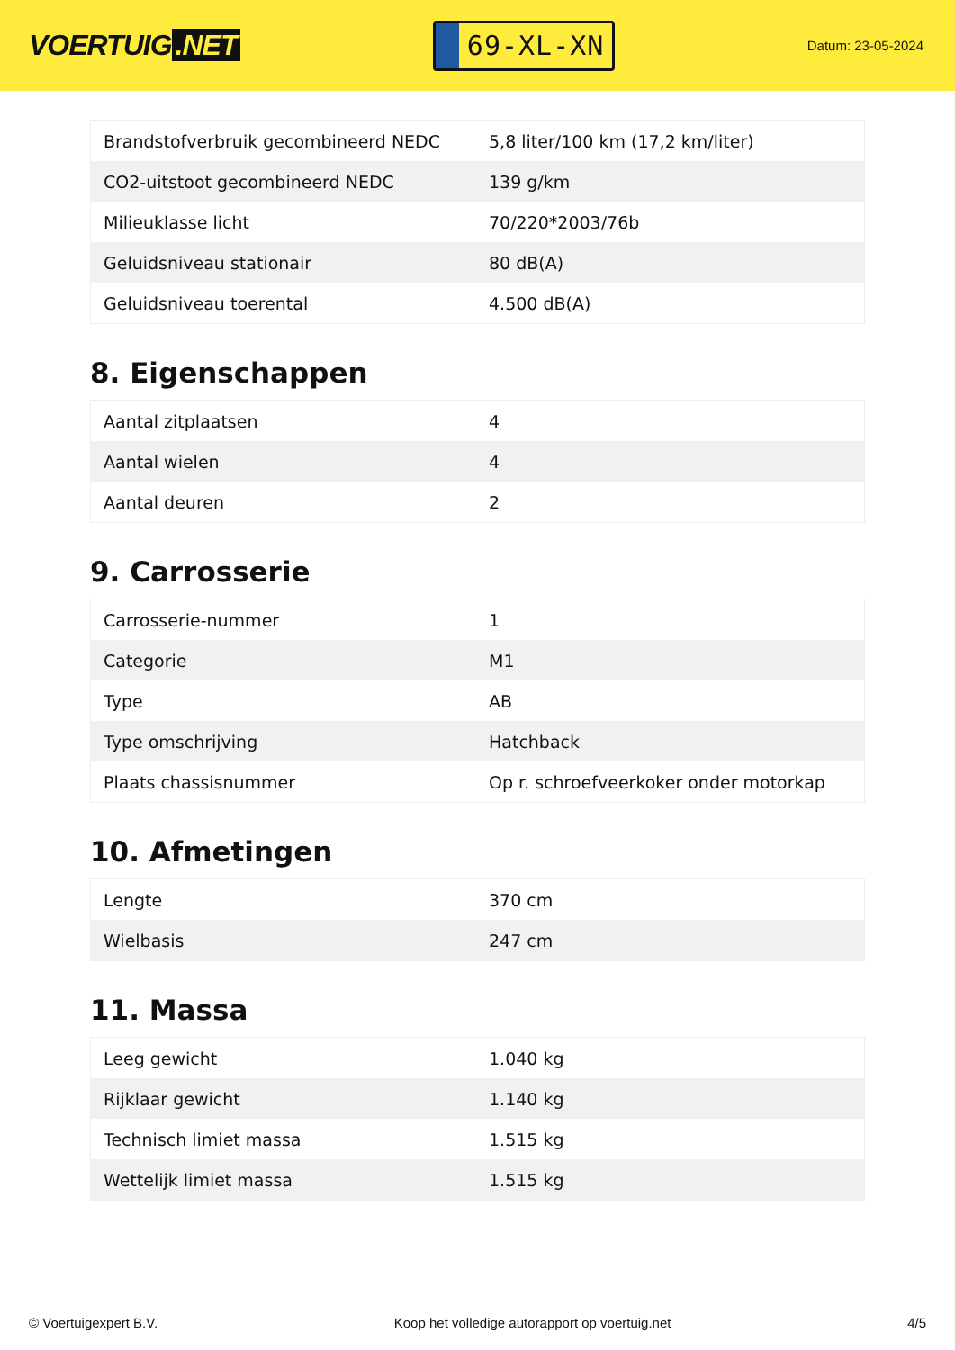VOERTUIG.NET
69-XL-XN
Datum: 23-05-2024
| Brandstofverbruik gecombineerd NEDC | 5,8 liter/100 km (17,2 km/liter) |
| CO2-uitstoot gecombineerd NEDC | 139 g/km |
| Milieuklasse licht | 70/220*2003/76b |
| Geluidsniveau stationair | 80 dB(A) |
| Geluidsniveau toerental | 4.500 dB(A) |
8. Eigenschappen
| Aantal zitplaatsen | 4 |
| Aantal wielen | 4 |
| Aantal deuren | 2 |
9. Carrosserie
| Carrosserie-nummer | 1 |
| Categorie | M1 |
| Type | AB |
| Type omschrijving | Hatchback |
| Plaats chassisnummer | Op r. schroefveerkoker onder motorkap |
10. Afmetingen
| Lengte | 370 cm |
| Wielbasis | 247 cm |
11. Massa
| Leeg gewicht | 1.040 kg |
| Rijklaar gewicht | 1.140 kg |
| Technisch limiet massa | 1.515 kg |
| Wettelijk limiet massa | 1.515 kg |
© Voertuigexpert B.V. Koop het volledige autorapport op voertuig.net 4/5